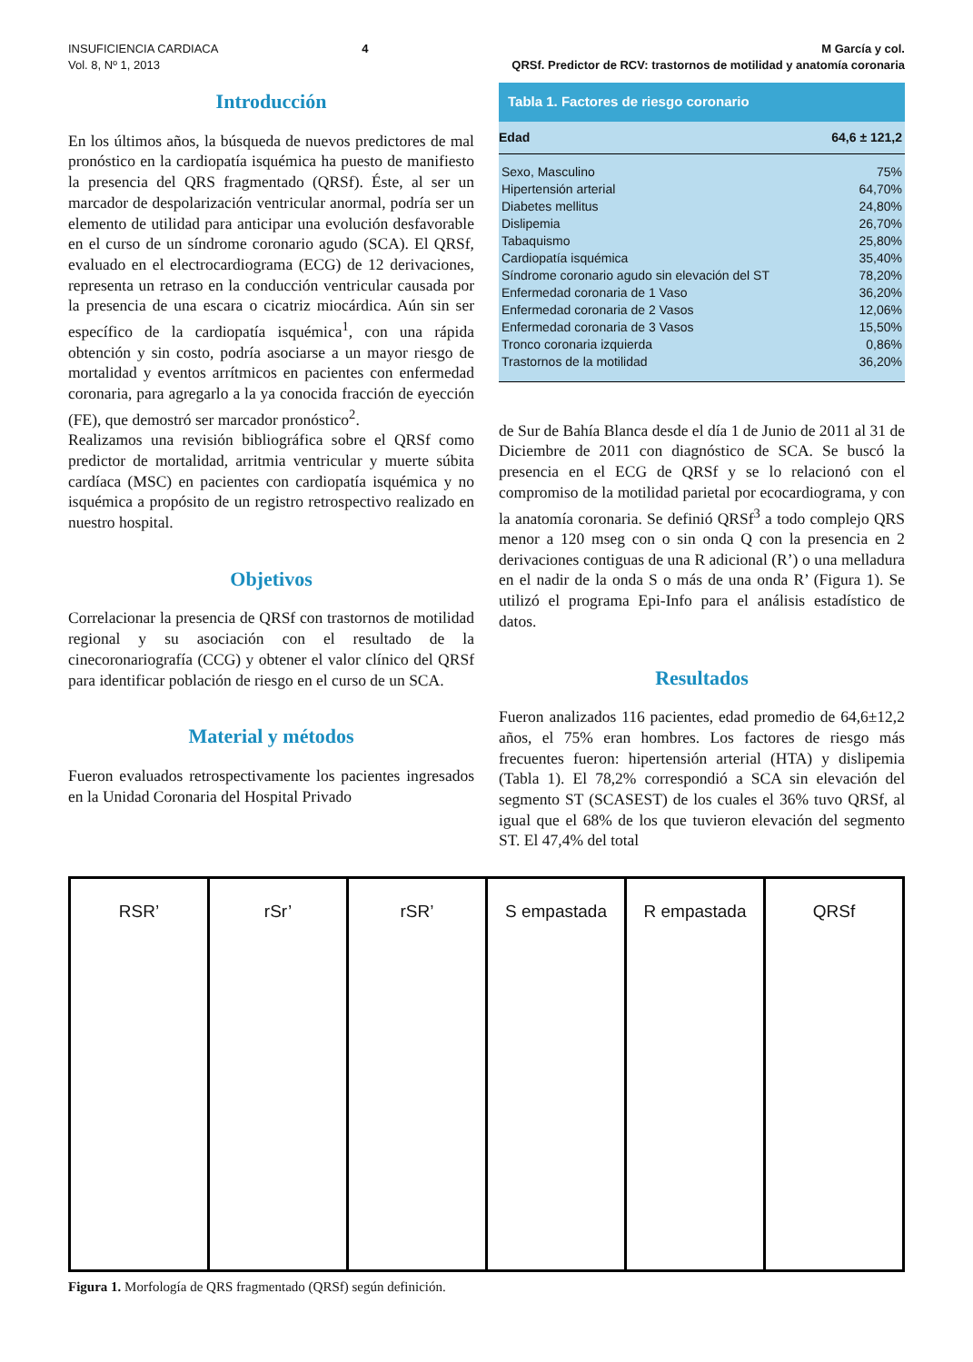INSUFICIENCIA CARDIACA
Vol. 8, Nº 1, 2013
4 M García y col.
QRSf. Predictor de RCV: trastornos de motilidad y anatomía coronaria
Introducción
En los últimos años, la búsqueda de nuevos predictores de mal pronóstico en la cardiopatía isquémica ha puesto de manifiesto la presencia del QRS fragmentado (QRSf). Éste, al ser un marcador de despolarización ventricular anormal, podría ser un elemento de utilidad para anticipar una evolución desfavorable en el curso de un síndrome coronario agudo (SCA). El QRSf, evaluado en el electrocardiograma (ECG) de 12 derivaciones, representa un retraso en la conducción ventricular causada por la presencia de una escara o cicatriz miocárdica. Aún sin ser específico de la cardiopatía isquémica<sup>1</sup>, con una rápida obtención y sin costo, podría asociarse a un mayor riesgo de mortalidad y eventos arrítmicos en pacientes con enfermedad coronaria, para agregarlo a la ya conocida fracción de eyección (FE), que demostró ser marcador pronóstico<sup>2</sup>.
Realizamos una revisión bibliográfica sobre el QRSf como predictor de mortalidad, arritmia ventricular y muerte súbita cardíaca (MSC) en pacientes con cardiopatía isquémica y no isquémica a propósito de un registro retrospectivo realizado en nuestro hospital.
Objetivos
Correlacionar la presencia de QRSf con trastornos de motilidad regional y su asociación con el resultado de la cinecoronariografía (CCG) y obtener el valor clínico del QRSf para identificar población de riesgo en el curso de un SCA.
Material y métodos
Fueron evaluados retrospectivamente los pacientes ingresados en la Unidad Coronaria del Hospital Privado
| Tabla 1. Factores de riesgo coronario | |
| --- | --- |
| Edad | 64,6 ± 121,2 |
| Sexo, Masculino | 75% |
| Hipertensión arterial | 64,70% |
| Diabetes mellitus | 24,80% |
| Dislipemia | 26,70% |
| Tabaquismo | 25,80% |
| Cardiopatía isquémica | 35,40% |
| Síndrome coronario agudo sin elevación del ST | 78,20% |
| Enfermedad coronaria de 1 Vaso | 36,20% |
| Enfermedad coronaria de 2 Vasos | 12,06% |
| Enfermedad coronaria de 3 Vasos | 15,50% |
| Tronco coronaria izquierda | 0,86% |
| Trastornos de la motilidad | 36,20% |
de Sur de Bahía Blanca desde el día 1 de Junio de 2011 al 31 de Diciembre de 2011 con diagnóstico de SCA. Se buscó la presencia en el ECG de QRSf y se lo relacionó con el compromiso de la motilidad parietal por ecocardiograma, y con la anatomía coronaria. Se definió QRSf<sup>3</sup> a todo complejo QRS menor a 120 mseg con o sin onda Q con la presencia en 2 derivaciones contiguas de una R adicional (R’) o una melladura en el nadir de la onda S o más de una onda R’ (Figura 1). Se utilizó el programa Epi-Info para el análisis estadístico de datos.
Resultados
Fueron analizados 116 pacientes, edad promedio de 64,6±12,2 años, el 75% eran hombres. Los factores de riesgo más frecuentes fueron: hipertensión arterial (HTA) y dislipemia (Tabla 1). El 78,2% correspondió a SCA sin elevación del segmento ST (SCASEST) de los cuales el 36% tuvo QRSf, al igual que el 68% de los que tuvieron elevación del segmento ST. El 47,4% del total
RSR’ rSr’ rSR’ S empastada R empastada QRSf
Figura 1. Morfología de QRS fragmentado (QRSf) según definición.